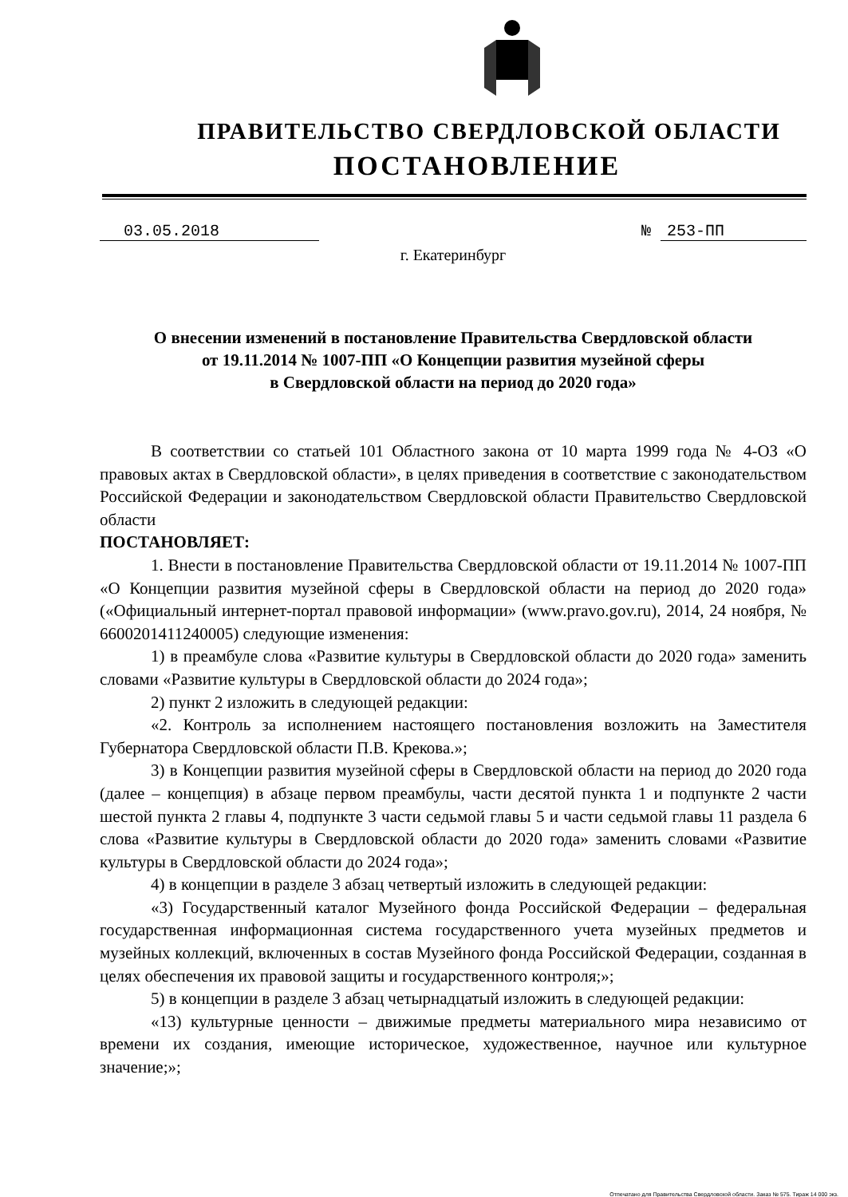ПРАВИТЕЛЬСТВО СВЕРДЛОВСКОЙ ОБЛАСТИ
ПОСТАНОВЛЕНИЕ
03.05.2018 № 253-ПП
г. Екатеринбург
О внесении изменений в постановление Правительства Свердловской области
от 19.11.2014 № 1007-ПП «О Концепции развития музейной сферы
в Свердловской области на период до 2020 года»
В соответствии со статьей 101 Областного закона от 10 марта 1999 года № 4-ОЗ «О правовых актах в Свердловской области», в целях приведения в соответствие с законодательством Российской Федерации и законодательством Свердловской области Правительство Свердловской области
ПОСТАНОВЛЯЕТ:
1. Внести в постановление Правительства Свердловской области от 19.11.2014 № 1007-ПП «О Концепции развития музейной сферы в Свердловской области на период до 2020 года» («Официальный интернет-портал правовой информации» (www.pravo.gov.ru), 2014, 24 ноября, № 6600201411240005) следующие изменения:
1) в преамбуле слова «Развитие культуры в Свердловской области до 2020 года» заменить словами «Развитие культуры в Свердловской области до 2024 года»;
2) пункт 2 изложить в следующей редакции:
«2. Контроль за исполнением настоящего постановления возложить на Заместителя Губернатора Свердловской области П.В. Крекова.»;
3) в Концепции развития музейной сферы в Свердловской области на период до 2020 года (далее – концепция) в абзаце первом преамбулы, части десятой пункта 1 и подпункте 2 части шестой пункта 2 главы 4, подпункте 3 части седьмой главы 5 и части седьмой главы 11 раздела 6 слова «Развитие культуры в Свердловской области до 2020 года» заменить словами «Развитие культуры в Свердловской области до 2024 года»;
4) в концепции в разделе 3 абзац четвертый изложить в следующей редакции:
«3) Государственный каталог Музейного фонда Российской Федерации – федеральная государственная информационная система государственного учета музейных предметов и музейных коллекций, включенных в состав Музейного фонда Российской Федерации, созданная в целях обеспечения их правовой защиты и государственного контроля;»;
5) в концепции в разделе 3 абзац четырнадцатый изложить в следующей редакции:
«13) культурные ценности – движимые предметы материального мира независимо от времени их создания, имеющие историческое, художественное, научное или культурное значение;»;
Отпечатано для Правительства Свердловской области. Заказ № 575. Тираж 14 000 экз.